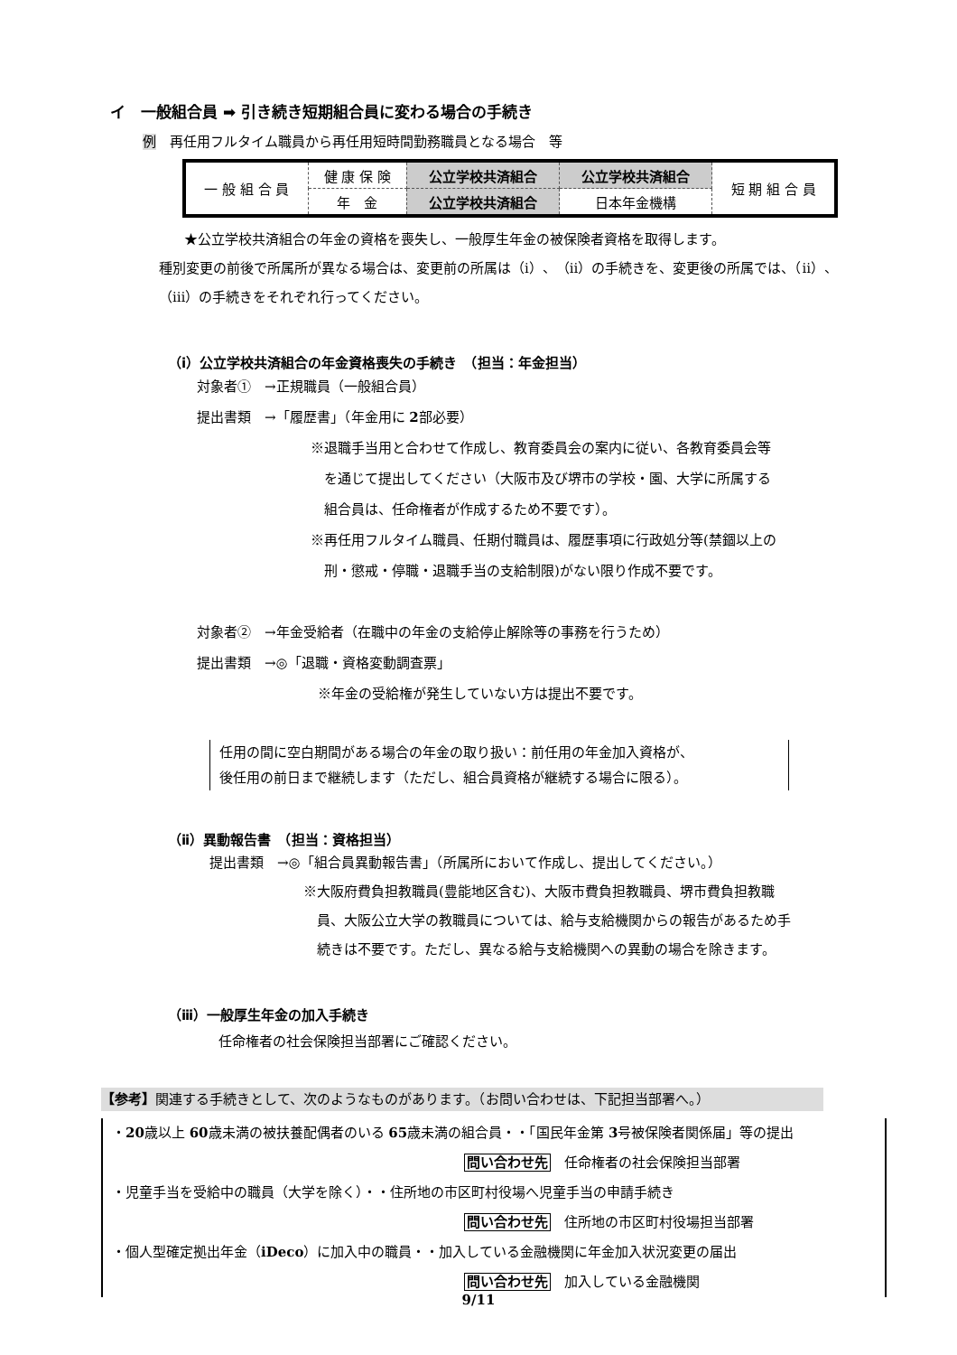イ　一般組合員 ➡ 引き続き短期組合員に変わる場合の手続き
例　再任用フルタイム職員から再任用短時間勤務職員となる場合　等
| 一 般 組 合 員 | 健 康 保 険 | 公立学校共済組合 | 公立学校共済組合 | 短 期 組 合 員 |
| | 年 金 | 公立学校共済組合 | 日本年金機構 | |
★公立学校共済組合の年金の資格を喪失し、一般厚生年金の被保険者資格を取得します。
種別変更の前後で所属所が異なる場合は、変更前の所属は（ⅰ）、（ⅱ）の手続きを、変更後の所属では、（ⅱ）、（ⅲ）の手続きをそれぞれ行ってください。
（ⅰ）公立学校共済組合の年金資格喪失の手続き　（担当：年金担当）
対象者①　→正規職員（一般組合員）
提出書類　→「履歴書」（年金用に 2部必要）
※退職手当用と合わせて作成し、教育委員会の案内に従い、各教育委員会等
　を通じて提出してください（大阪市及び堺市の学校・園、大学に所属する
　組合員は、任命権者が作成するため不要です）。
※再任用フルタイム職員、任期付職員は、履歴事項に行政処分等(禁錮以上の
　刑・懲戒・停職・退職手当の支給制限)がない限り作成不要です。
対象者②　→年金受給者（在職中の年金の支給停止解除等の事務を行うため）
提出書類　→◎「退職・資格変動調査票」
※年金の受給権が発生していない方は提出不要です。
任用の間に空白期間がある場合の年金の取り扱い：前任用の年金加入資格が、
後任用の前日まで継続します（ただし、組合員資格が継続する場合に限る）。
（ⅱ）異動報告書　（担当：資格担当）
提出書類　→◎「組合員異動報告書」（所属所において作成し、提出してください。）
※大阪府費負担教職員(豊能地区含む)、大阪市費負担教職員、堺市費負担教職
　員、大阪公立大学の教職員については、給与支給機関からの報告があるため手
　続きは不要です。ただし、異なる給与支給機関への異動の場合を除きます。
（ⅲ）一般厚生年金の加入手続き
任命権者の社会保険担当部署にご確認ください。
【参考】関連する手続きとして、次のようなものがあります。（お問い合わせは、下記担当部署へ。）
・20歳以上 60歳未満の被扶養配偶者のいる 65歳未満の組合員・・「国民年金第 3号被保険者関係届」等の提出
問い合わせ先　任命権者の社会保険担当部署
・児童手当を受給中の職員（大学を除く）・・住所地の市区町村役場へ児童手当の申請手続き
問い合わせ先　住所地の市区町村役場担当部署
・個人型確定拠出年金（iDeco）に加入中の職員・・加入している金融機関に年金加入状況変更の届出
問い合わせ先　加入している金融機関
9/11